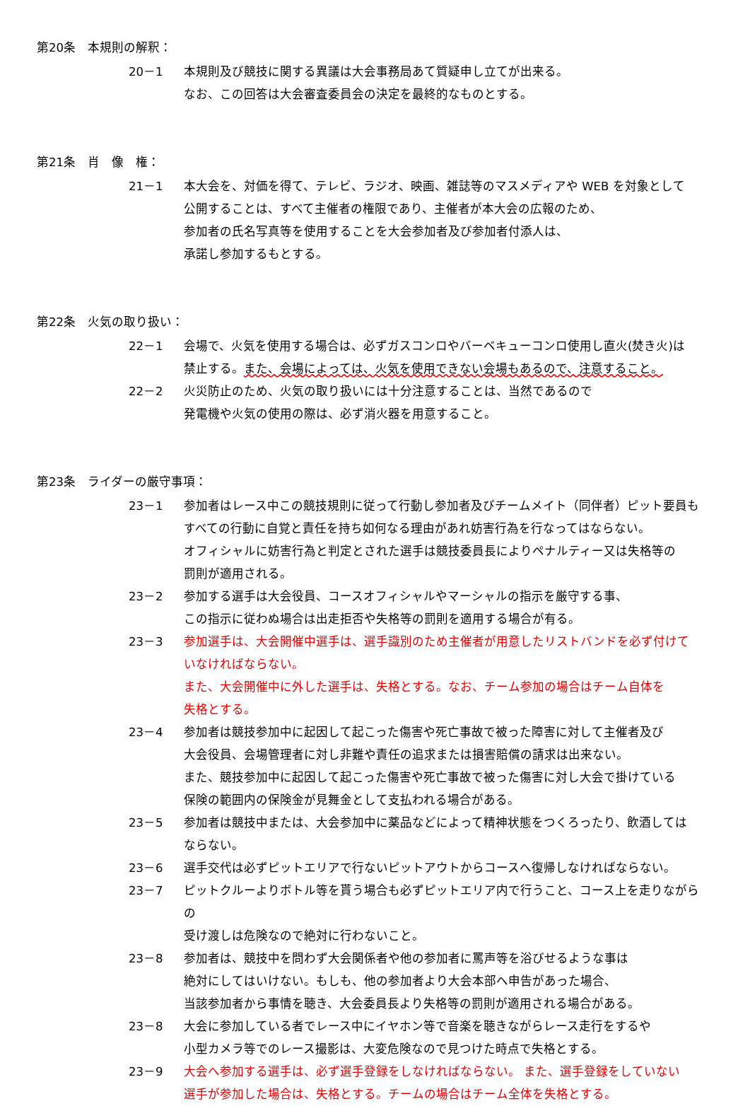第20条　本規則の解釈：
20－1 本規則及び競技に関する異議は大会事務局あて質疑申し立てが出来る。
なお、この回答は大会審査委員会の決定を最終的なものとする。
第21条　肖　像　権：
21－1 本大会を、対価を得て、テレビ、ラジオ、映画、雑誌等のマスメディアや WEB を対象として
公開することは、すべて主催者の権限であり、主催者が本大会の広報のため、
参加者の氏名写真等を使用することを大会参加者及び参加者付添人は、
承諾し参加するもとする。
第22条　火気の取り扱い：
22－1 会場で、火気を使用する場合は、必ずガスコンロやバーベキューコンロ使用し直火(焚き火)は
禁止する。また、会場によっては、火気を使用できない会場もあるので、注意すること。
22－2 火災防止のため、火気の取り扱いには十分注意することは、当然であるので
発電機や火気の使用の際は、必ず消火器を用意すること。
第23条　ライダーの厳守事項：
23－1 参加者はレース中この競技規則に従って行動し参加者及びチームメイト（同伴者）ピット要員も
すべての行動に自覚と責任を持ち如何なる理由があれ妨害行為を行なってはならない。
オフィシャルに妨害行為と判定とされた選手は競技委員長によりペナルティー又は失格等の
罰則が適用される。
23－2 参加する選手は大会役員、コースオフィシャルやマーシャルの指示を厳守する事、
この指示に従わぬ場合は出走拒否や失格等の罰則を適用する場合が有る。
23－3 参加選手は、大会開催中選手は、選手識別のため主催者が用意したリストバンドを必ず付けて
いなければならない。
また、大会開催中に外した選手は、失格とする。なお、チーム参加の場合はチーム自体を
失格とする。
23－4 参加者は競技参加中に起因して起こった傷害や死亡事故で被った障害に対して主催者及び
大会役員、会場管理者に対し非難や責任の追求または損害賠償の請求は出来ない。
また、競技参加中に起因して起こった傷害や死亡事故で被った傷害に対し大会で掛けている
保険の範囲内の保険金が見舞金として支払われる場合がある。
23－5 参加者は競技中または、大会参加中に薬品などによって精神状態をつくろったり、飲酒しては
ならない。
23－6 選手交代は必ずピットエリアで行ないピットアウトからコースへ復帰しなければならない。
23－7 ピットクルーよりボトル等を貰う場合も必ずピットエリア内で行うこと、コース上を走りながらの
受け渡しは危険なので絶対に行わないこと。
23－8 参加者は、競技中を問わず大会関係者や他の参加者に罵声等を浴びせるような事は
絶対にしてはいけない。もしも、他の参加者より大会本部へ申告があった場合、
当該参加者から事情を聴き、大会委員長より失格等の罰則が適用される場合がある。
23－8 大会に参加している者でレース中にイヤホン等で音楽を聴きながらレース走行をするや
小型カメラ等でのレース撮影は、大変危険なので見つけた時点で失格とする。
23－9 大会へ参加する選手は、必ず選手登録をしなければならない。 また、選手登録をしていない
選手が参加した場合は、失格とする。チームの場合はチーム全体を失格とする。